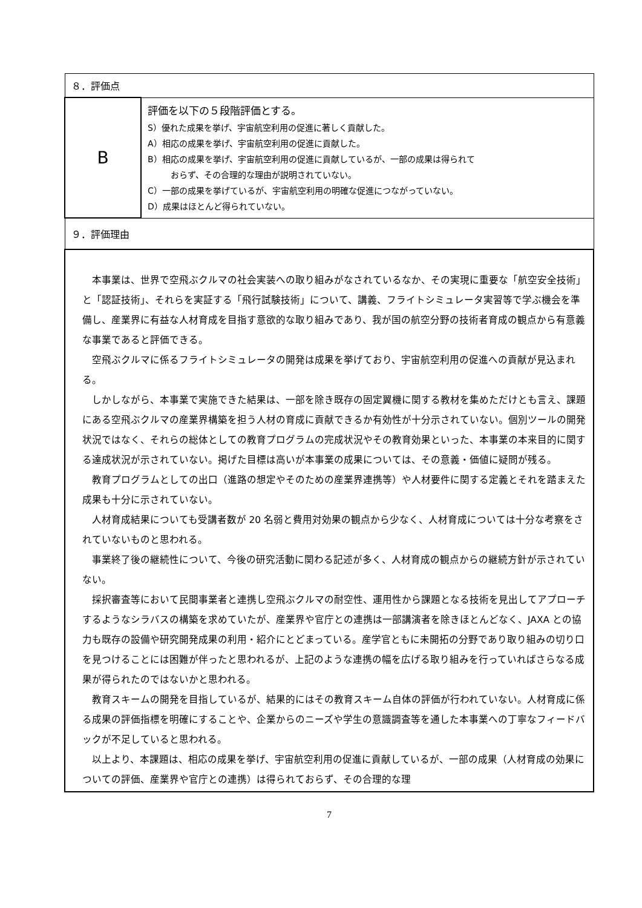| ８．評価点 | |
| B | 評価を以下の５段階評価とする。 S）優れた成果を挙げ、宇宙航空利用の促進に著しく貢献した。 A）相応の成果を挙げ、宇宙航空利用の促進に貢献した。 B）相応の成果を挙げ、宇宙航空利用の促進に貢献しているが、一部の成果は得られて おらず、その合理的な理由が説明されていない。 C）一部の成果を挙げているが、宇宙航空利用の明確な促進につながっていない。 D）成果はほとんど得られていない。 |
| ９．評価理由 | |
| 本事業は、世界で空飛ぶクルマの社会実装への取り組みがなされているなか、その実現に重要な「航空安全技術」と「認証技術」、それらを実証する「飛行試験技術」について、講義、フライトシミュレータ実習等で学ぶ機会を準備し、産業界に有益な人材育成を目指す意欲的な取り組みであり、我が国の航空分野の技術者育成の観点から有意義な事業であると評価できる。 空飛ぶクルマに係るフライトシミュレータの開発は成果を挙げており、宇宙航空利用の促進への貢献が見込まれる。 しかしながら、本事業で実施できた結果は、一部を除き既存の固定翼機に関する教材を集めただけとも言え、課題にある空飛ぶクルマの産業界構築を担う人材の育成に貢献できるか有効性が十分示されていない。個別ツールの開発状況ではなく、それらの総体としての教育プログラムの完成状況やその教育効果といった、本事業の本来目的に関する達成状況が示されていない。掲げた目標は高いが本事業の成果については、その意義・価値に疑問が残る。 教育プログラムとしての出口（進路の想定やそのための産業界連携等）や人材要件に関する定義とそれを踏まえた成果も十分に示されていない。 人材育成結果についても受講者数が 20 名弱と費用対効果の観点から少なく、人材育成については十分な考察をされていないものと思われる。 事業終了後の継続性について、今後の研究活動に関わる記述が多く、人材育成の観点からの継続方針が示されていない。 採択審査等において民間事業者と連携し空飛ぶクルマの耐空性、運用性から課題となる技術を見出してアプローチするようなシラバスの構築を求めていたが、産業界や官庁との連携は一部講演者を除きほとんどなく、JAXA との協力も既存の設備や研究開発成果の利用・紹介にとどまっている。産学官ともに未開拓の分野であり取り組みの切り口を見つけることには困難が伴ったと思われるが、上記のような連携の幅を広げる取り組みを行っていればさらなる成果が得られたのではないかと思われる。 教育スキームの開発を目指しているが、結果的にはその教育スキーム自体の評価が行われていない。人材育成に係る成果の評価指標を明確にすることや、企業からのニーズや学生の意識調査等を通した本事業への丁寧なフィードバックが不足していると思われる。 以上より、本課題は、相応の成果を挙げ、宇宙航空利用の促進に貢献しているが、一部の成果（人材育成の効果についての評価、産業界や官庁との連携）は得られておらず、その合理的な理 | |
7